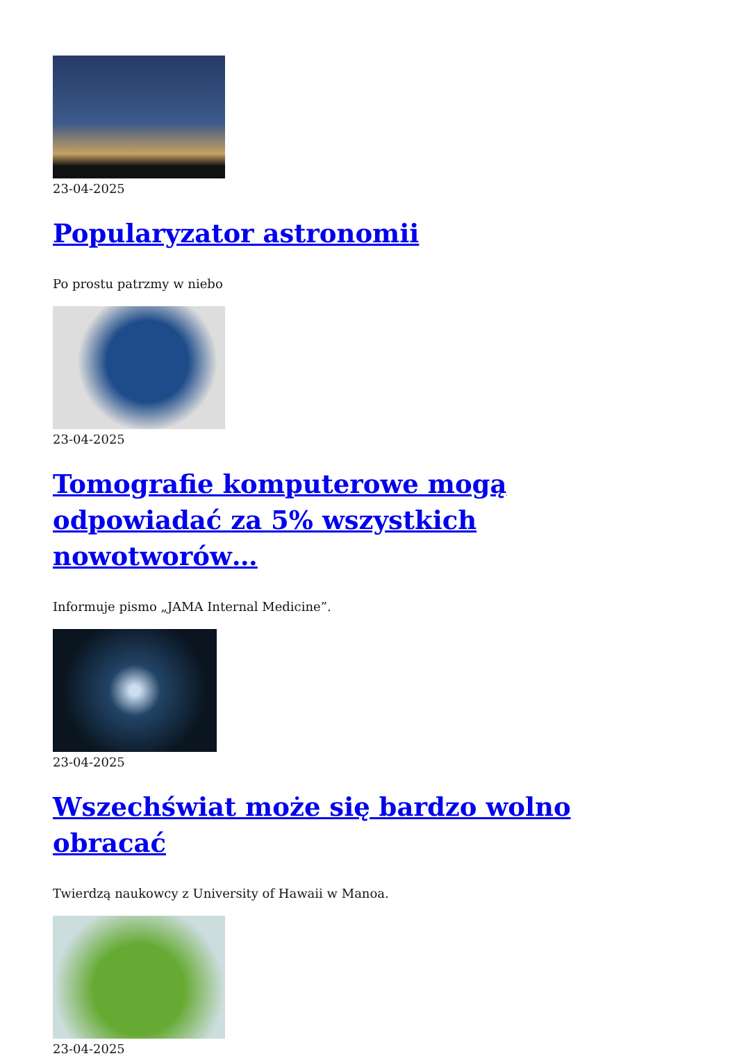23-04-2025
Popularyzator astronomii
Po prostu patrzmy w niebo
23-04-2025
Tomografie komputerowe mogą odpowiadać za 5% wszystkich nowotworów…
Informuje pismo „JAMA Internal Medicine”.
23-04-2025
Wszechświat może się bardzo wolno obracać
Twierdzą naukowcy z University of Hawaii w Manoa.
23-04-2025